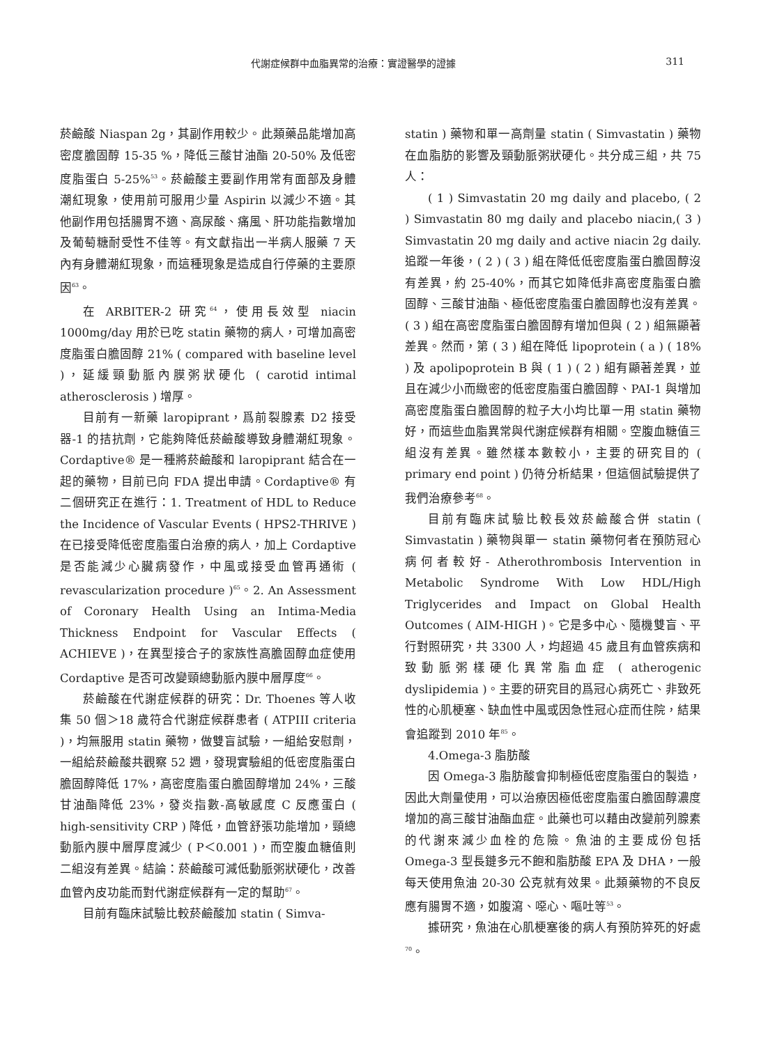代謝症候群中血脂異常的治療：實證醫學的證據 311
菸鹼酸 Niaspan 2g，其副作用較少。此類藥品能增加高密度膽固醇 15-35 %，降低三酸甘油酯 20-50% 及低密度脂蛋白 5-25%<sup>53</sup>。菸鹼酸主要副作用常有面部及身體潮紅現象，使用前可服用少量 Aspirin 以減少不適。其他副作用包括腸胃不適、高尿酸、痛風、肝功能指數增加及葡萄糖耐受性不佳等。有文獻指出一半病人服藥 7 天內有身體潮紅現象，而這種現象是造成自行停藥的主要原因<sup>63</sup>。
在 ARBITER-2 研究<sup>64</sup>，使用長效型 niacin 1000mg/day 用於已吃 statin 藥物的病人，可增加高密度脂蛋白膽固醇 21% ( compared with baseline level )，延緩頸動脈內膜粥狀硬化 ( carotid intimal atherosclerosis ) 增厚。
目前有一新藥 laropiprant，爲前裂腺素 D2 接受器-1 的拮抗劑，它能夠降低菸鹼酸導致身體潮紅現象。Cordaptive® 是一種將菸鹼酸和 laropiprant 結合在一起的藥物，目前已向 FDA 提出申請。Cordaptive® 有二個研究正在進行：1. Treatment of HDL to Reduce the Incidence of Vascular Events ( HPS2-THRIVE ) 在已接受降低密度脂蛋白治療的病人，加上 Cordaptive 是否能減少心臟病發作，中風或接受血管再通術 ( revascularization procedure )<sup>65</sup>。2. An Assessment of Coronary Health Using an Intima-Media Thickness Endpoint for Vascular Effects ( ACHIEVE )，在異型接合子的家族性高膽固醇血症使用 Cordaptive 是否可改變頸總動脈內膜中層厚度<sup>66</sup>。
菸鹼酸在代謝症候群的研究：Dr. Thoenes 等人收集 50 個＞18 歲符合代謝症候群患者 ( ATPIII criteria )，均無服用 statin 藥物，做雙盲試驗，一組給安慰劑，一組給菸鹼酸共觀察 52 週，發現實驗組的低密度脂蛋白膽固醇降低 17%，高密度脂蛋白膽固醇增加 24%，三酸甘油酯降低 23%，發炎指數-高敏感度 C 反應蛋白 ( high-sensitivity CRP ) 降低，血管舒張功能增加，頸總動脈內膜中層厚度減少 ( P＜0.001 )，而空腹血糖值則二組沒有差異。結論：菸鹼酸可減低動脈粥狀硬化，改善血管內皮功能而對代謝症候群有一定的幫助<sup>67</sup>。
目前有臨床試驗比較菸鹼酸加 statin ( Simva-
statin ) 藥物和單一高劑量 statin ( Simvastatin ) 藥物在血脂肪的影響及頸動脈粥狀硬化。共分成三組，共 75 人：
( 1 ) Simvastatin 20 mg daily and placebo, ( 2 ) Simvastatin 80 mg daily and placebo niacin,( 3 ) Simvastatin 20 mg daily and active niacin 2g daily. 追蹤一年後，( 2 ) ( 3 ) 組在降低低密度脂蛋白膽固醇沒有差異，約 25-40%，而其它如降低非高密度脂蛋白膽固醇、三酸甘油酯、極低密度脂蛋白膽固醇也沒有差異。( 3 ) 組在高密度脂蛋白膽固醇有增加但與 ( 2 ) 組無顯著差異。然而，第 ( 3 ) 組在降低 lipoprotein ( a ) ( 18% ) 及 apolipoprotein B 與 ( 1 ) ( 2 ) 組有顯著差異，並且在減少小而緻密的低密度脂蛋白膽固醇、PAI-1 與增加高密度脂蛋白膽固醇的粒子大小均比單一用 statin 藥物好，而這些血脂異常與代謝症候群有相關。空腹血糖值三組沒有差異。雖然樣本數較小，主要的研究目的 ( primary end point ) 仍待分析結果，但這個試驗提供了我們治療參考<sup>68</sup>。
目前有臨床試驗比較長效菸鹼酸合併 statin ( Simvastatin ) 藥物與單一 statin 藥物何者在預防冠心病何者較好- Atherothrombosis Intervention in Metabolic Syndrome With Low HDL/High Triglycerides and Impact on Global Health Outcomes ( AIM-HIGH )。它是多中心、隨機雙盲、平行對照研究，共 3300 人，均超過 45 歲且有血管疾病和致動脈粥樣硬化異常脂血症 ( atherogenic dyslipidemia )。主要的研究目的爲冠心病死亡、非致死性的心肌梗塞、缺血性中風或因急性冠心症而住院，結果會追蹤到 2010 年<sup>85</sup>。
4.Omega-3 脂肪酸
因 Omega-3 脂肪酸會抑制極低密度脂蛋白的製造，因此大劑量使用，可以治療因極低密度脂蛋白膽固醇濃度增加的高三酸甘油酯血症。此藥也可以藉由改變前列腺素的代謝來減少血栓的危險。魚油的主要成份包括 Omega-3 型長鏈多元不飽和脂肪酸 EPA 及 DHA，一般每天使用魚油 20-30 公克就有效果。此類藥物的不良反應有腸胃不適，如腹瀉、噁心、嘔吐等<sup>53</sup>。
據研究，魚油在心肌梗塞後的病人有預防猝死的好處<sup>70</sup>。